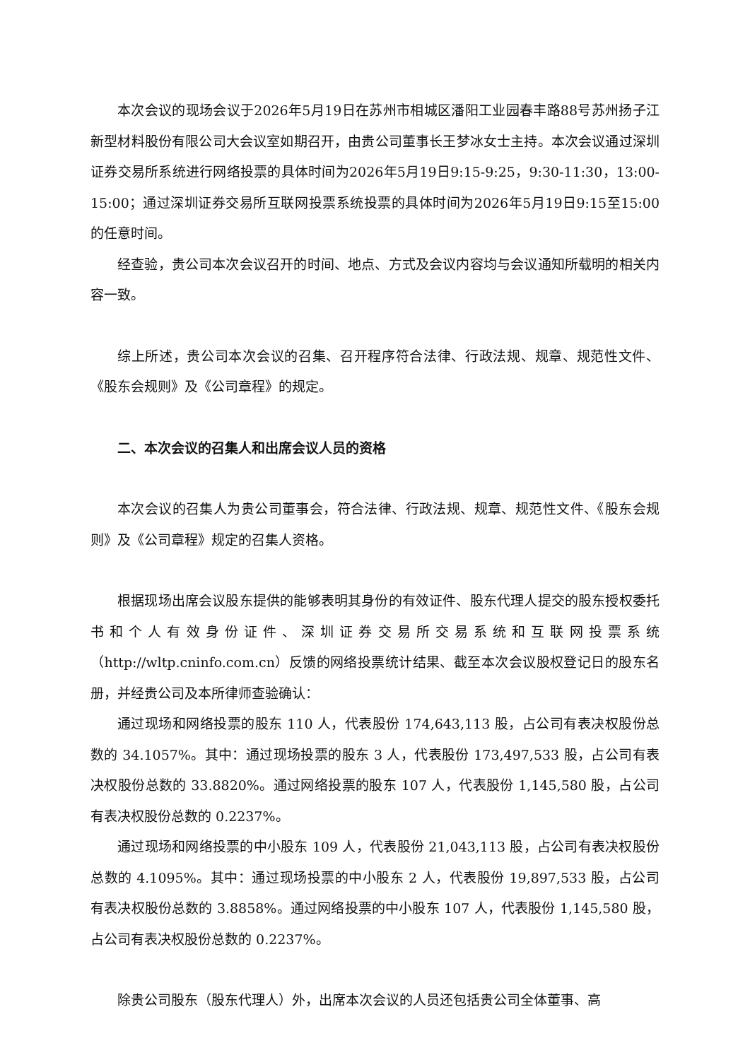本次会议的现场会议于2026年5月19日在苏州市相城区潘阳工业园春丰路88号苏州扬子江新型材料股份有限公司大会议室如期召开，由贵公司董事长王梦冰女士主持。本次会议通过深圳证券交易所系统进行网络投票的具体时间为2026年5月19日9:15-9:25，9:30-11:30，13:00-15:00；通过深圳证券交易所互联网投票系统投票的具体时间为2026年5月19日9:15至15:00的任意时间。
经查验，贵公司本次会议召开的时间、地点、方式及会议内容均与会议通知所载明的相关内容一致。
综上所述，贵公司本次会议的召集、召开程序符合法律、行政法规、规章、规范性文件、《股东会规则》及《公司章程》的规定。
二、本次会议的召集人和出席会议人员的资格
本次会议的召集人为贵公司董事会，符合法律、行政法规、规章、规范性文件、《股东会规则》及《公司章程》规定的召集人资格。
根据现场出席会议股东提供的能够表明其身份的有效证件、股东代理人提交的股东授权委托书和个人有效身份证件、深圳证券交易所交易系统和互联网投票系统（http://wltp.cninfo.com.cn）反馈的网络投票统计结果、截至本次会议股权登记日的股东名册，并经贵公司及本所律师查验确认：
通过现场和网络投票的股东 110 人，代表股份 174,643,113 股，占公司有表决权股份总数的 34.1057%。其中：通过现场投票的股东 3 人，代表股份 173,497,533 股，占公司有表决权股份总数的 33.8820%。通过网络投票的股东 107 人，代表股份 1,145,580 股，占公司有表决权股份总数的 0.2237%。
通过现场和网络投票的中小股东 109 人，代表股份 21,043,113 股，占公司有表决权股份总数的 4.1095%。其中：通过现场投票的中小股东 2 人，代表股份 19,897,533 股，占公司有表决权股份总数的 3.8858%。通过网络投票的中小股东 107 人，代表股份 1,145,580 股，占公司有表决权股份总数的 0.2237%。
除贵公司股东（股东代理人）外，出席本次会议的人员还包括贵公司全体董事、高